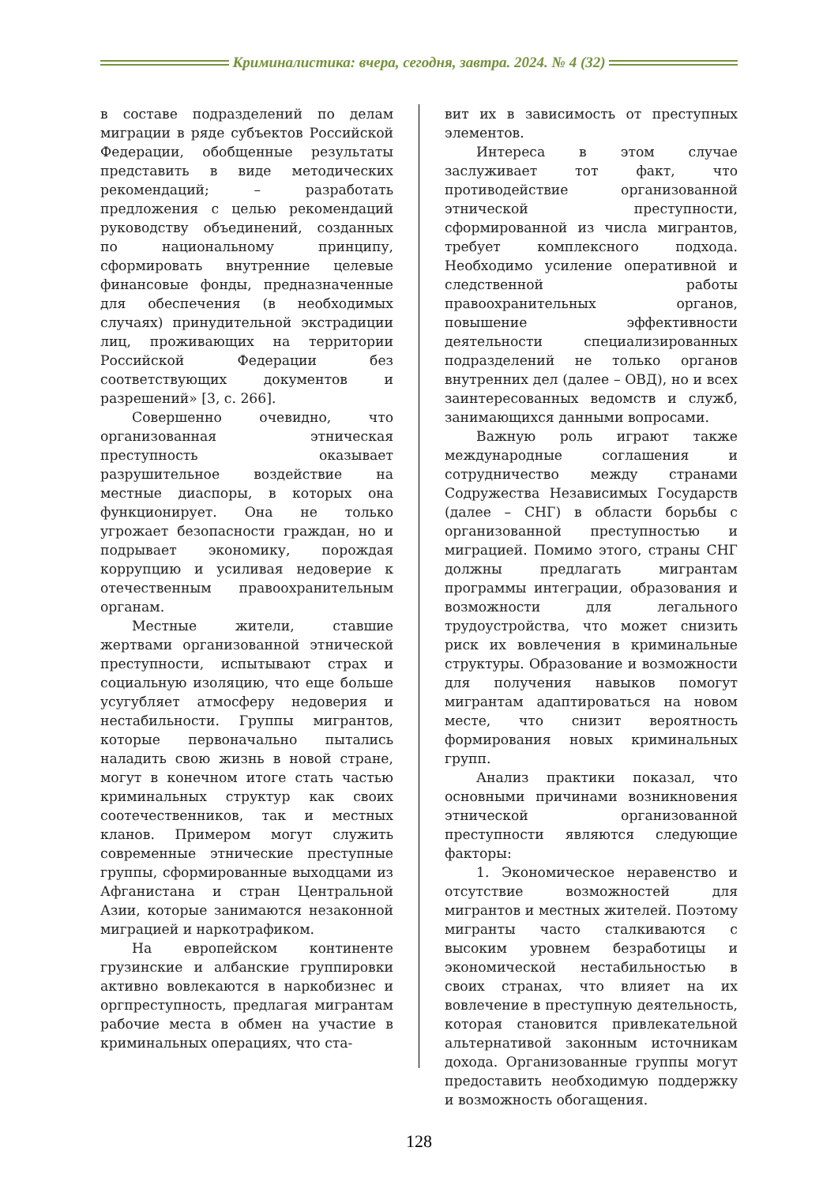Криминалистика: вчера, сегодня, завтра. 2024. № 4 (32)
в составе подразделений по делам миграции в ряде субъектов Российской Федерации, обобщенные результаты представить в виде методических рекомендаций; – разработать предложения с целью рекомендаций руководству объединений, созданных по национальному принципу, сформировать внутренние целевые финансовые фонды, предназначенные для обеспечения (в необходимых случаях) принудительной экстрадиции лиц, проживающих на территории Российской Федерации без соответствующих документов и разрешений» [3, с. 266].
Совершенно очевидно, что организованная этническая преступность оказывает разрушительное воздействие на местные диаспоры, в которых она функционирует. Она не только угрожает безопасности граждан, но и подрывает экономику, порождая коррупцию и усиливая недоверие к отечественным правоохранительным органам.
Местные жители, ставшие жертвами организованной этнической преступности, испытывают страх и социальную изоляцию, что еще больше усугубляет атмосферу недоверия и нестабильности. Группы мигрантов, которые первоначально пытались наладить свою жизнь в новой стране, могут в конечном итоге стать частью криминальных структур как своих соотечественников, так и местных кланов. Примером могут служить современные этнические преступные группы, сформированные выходцами из Афганистана и стран Центральной Азии, которые занимаются незаконной миграцией и наркотрафиком.
На европейском континенте грузинские и албанские группировки активно вовлекаются в наркобизнес и оргпреступность, предлагая мигрантам рабочие места в обмен на участие в криминальных операциях, что ста-
вит их в зависимость от преступных элементов.
Интереса в этом случае заслуживает тот факт, что противодействие организованной этнической преступности, сформированной из числа мигрантов, требует комплексного подхода. Необходимо усиление оперативной и следственной работы правоохранительных органов, повышение эффективности деятельности специализированных подразделений не только органов внутренних дел (далее – ОВД), но и всех заинтересованных ведомств и служб, занимающихся данными вопросами.
Важную роль играют также международные соглашения и сотрудничество между странами Содружества Независимых Государств (далее – СНГ) в области борьбы с организованной преступностью и миграцией. Помимо этого, страны СНГ должны предлагать мигрантам программы интеграции, образования и возможности для легального трудоустройства, что может снизить риск их вовлечения в криминальные структуры. Образование и возможности для получения навыков помогут мигрантам адаптироваться на новом месте, что снизит вероятность формирования новых криминальных групп.
Анализ практики показал, что основными причинами возникновения этнической организованной преступности являются следующие факторы:
1. Экономическое неравенство и отсутствие возможностей для мигрантов и местных жителей. Поэтому мигранты часто сталкиваются с высоким уровнем безработицы и экономической нестабильностью в своих странах, что влияет на их вовлечение в преступную деятельность, которая становится привлекательной альтернативой законным источникам дохода. Организованные группы могут предоставить необходимую поддержку и возможность обогащения.
128